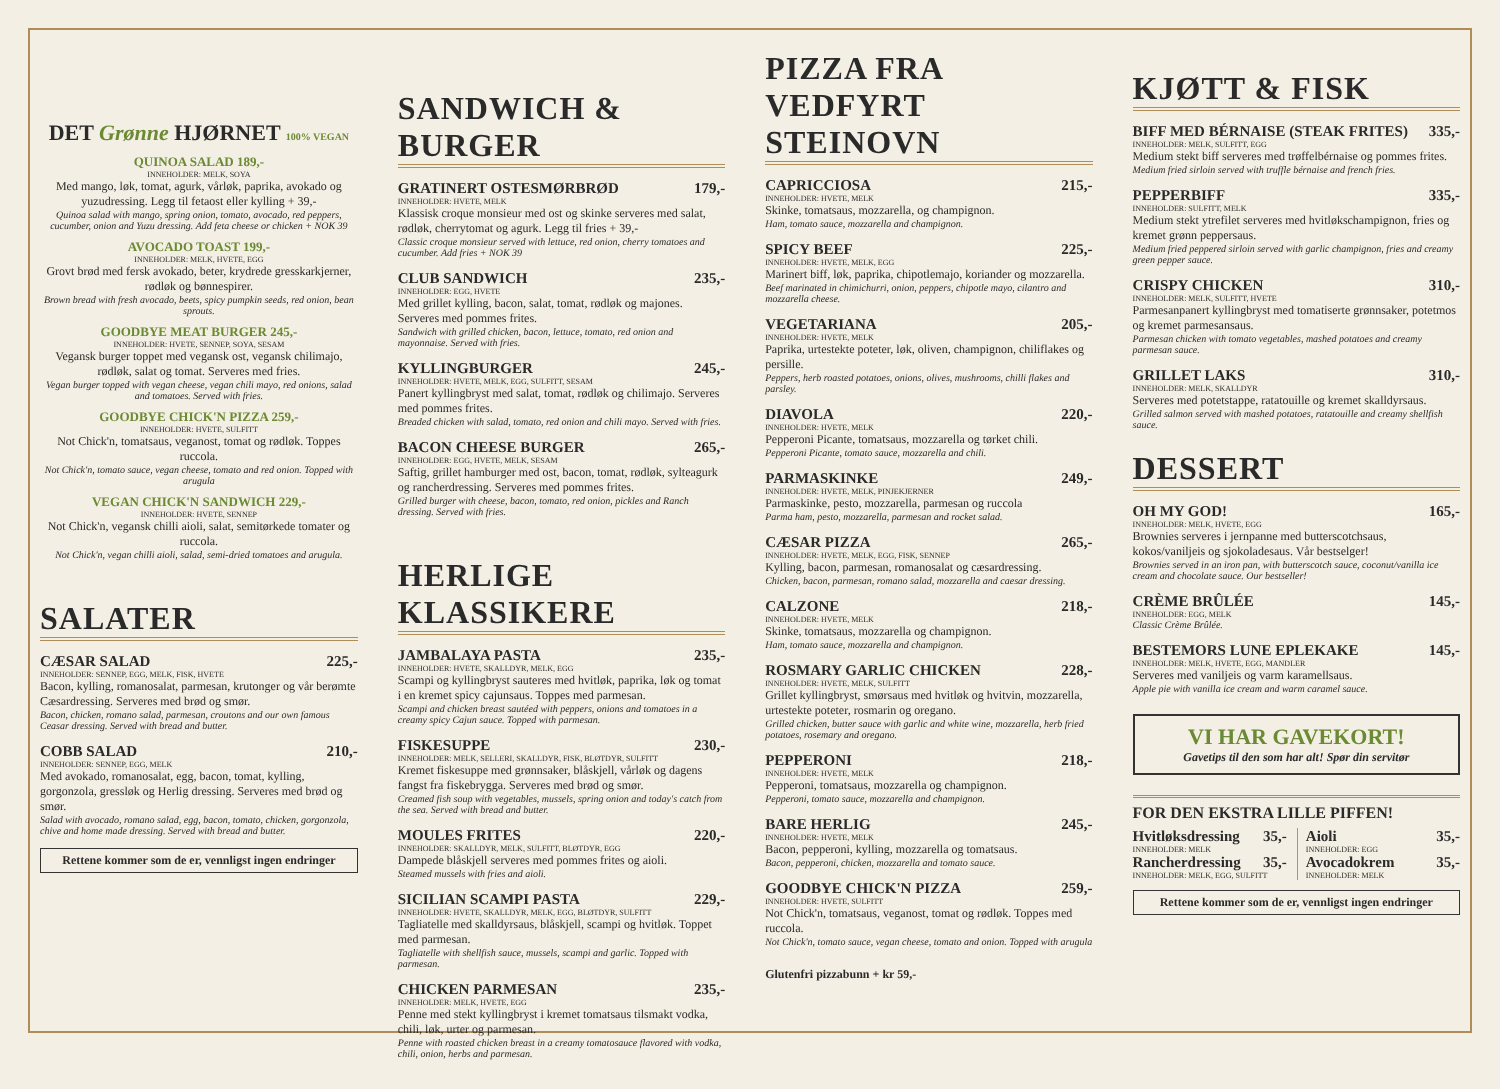DET Grønne HJØRNET 100% VEGAN
QUINOA SALAD 189,-
INNEHOLDER: MELK, SOYA
Med mango, løk, tomat, agurk, vårløk, paprika, avokado og yuzudressing. Legg til fetaost eller kylling + 39,-
Quinoa salad with mango, spring onion, tomato, avocado, red peppers, cucumber, onion and Yuzu dressing. Add feta cheese or chicken + NOK 39
AVOCADO TOAST 199,-
INNEHOLDER: MELK, HVETE, EGG
Grovt brød med fersk avokado, beter, krydrede gresskarkjerner, rødløk og bønnespirer.
Brown bread with fresh avocado, beets, spicy pumpkin seeds, red onion, bean sprouts.
GOODBYE MEAT BURGER 245,-
INNEHOLDER: HVETE, SENNEP, SOYA, SESAM
Vegansk burger toppet med vegansk ost, vegansk chilimajo, rødløk, salat og tomat. Serveres med fries.
Vegan burger topped with vegan cheese, vegan chili mayo, red onions, salad and tomatoes. Served with fries.
GOODBYE CHICK'N PIZZA 259,-
INNEHOLDER: HVETE, SULFITT
Not Chick'n, tomatsaus, veganost, tomat og rødløk. Toppes ruccola.
Not Chick'n, tomato sauce, vegan cheese, tomato and red onion. Topped with arugula
VEGAN CHICK'N SANDWICH 229,-
INNEHOLDER: HVETE, SENNEP
Not Chick'n, vegansk chilli aioli, salat, semitørkede tomater og ruccola.
Not Chick'n, vegan chilli aioli, salad, semi-dried tomatoes and arugula.
SALATER
CÆSAR SALAD 225,-
INNEHOLDER: SENNEP, EGG, MELK, FISK, HVETE
Bacon, kylling, romanosalat, parmesan, krutonger og vår berømte Cæsardressing. Serveres med brød og smør.
Bacon, chicken, romano salad, parmesan, croutons and our own famous Ceasar dressing. Served with bread and butter.
COBB SALAD 210,-
INNEHOLDER: SENNEP, EGG, MELK
Med avokado, romanosalat, egg, bacon, tomat, kylling, gorgonzola, gressløk og Herlig dressing. Serveres med brød og smør.
Salad with avocado, romano salad, egg, bacon, tomato, chicken, gorgonzola, chive and home made dressing. Served with bread and butter.
Rettene kommer som de er, vennligst ingen endringer
SANDWICH & BURGER
GRATINERT OSTESMØRBRØD 179,-
INNEHOLDER: HVETE, MELK
Klassisk croque monsieur med ost og skinke serveres med salat, rødløk, cherrytomat og agurk. Legg til fries + 39,-
Classic croque monsieur served with lettuce, red onion, cherry tomatoes and cucumber. Add fries + NOK 39
CLUB SANDWICH 235,-
INNEHOLDER: EGG, HVETE
Med grillet kylling, bacon, salat, tomat, rødløk og majones. Serveres med pommes frites.
Sandwich with grilled chicken, bacon, lettuce, tomato, red onion and mayonnaise. Served with fries.
KYLLINGBURGER 245,-
INNEHOLDER: HVETE, MELK, EGG, SULFITT, SESAM
Panert kyllingbryst med salat, tomat, rødløk og chilimajo. Serveres med pommes frites.
Breaded chicken with salad, tomato, red onion and chili mayo. Served with fries.
BACON CHEESE BURGER 265,-
INNEHOLDER: EGG, HVETE, MELK, SESAM
Saftig, grillet hamburger med ost, bacon, tomat, rødløk, sylteagurk og rancherdressing. Serveres med pommes frites.
Grilled burger with cheese, bacon, tomato, red onion, pickles and Ranch dressing. Served with fries.
HERLIGE KLASSIKERE
JAMBALAYA PASTA 235,-
INNEHOLDER: HVETE, SKALLDYR, MELK, EGG
Scampi og kyllingbryst sauteres med hvitløk, paprika, løk og tomat i en kremet spicy cajunsaus. Toppes med parmesan.
Scampi and chicken breast sautéed with peppers, onions and tomatoes in a creamy spicy Cajun sauce. Topped with parmesan.
FISKESUPPE 230,-
INNEHOLDER: MELK, SELLERI, SKALLDYR, FISK, BLØTDYR, SULFITT
Kremet fiskesuppe med grønnsaker, blåskjell, vårløk og dagens fangst fra fiskebrygga. Serveres med brød og smør.
Creamed fish soup with vegetables, mussels, spring onion and today's catch from the sea. Served with bread and butter.
MOULES FRITES 220,-
INNEHOLDER: SKALLDYR, MELK, SULFITT, BLØTDYR, EGG
Dampede blåskjell serveres med pommes frites og aioli.
Steamed mussels with fries and aioli.
SICILIAN SCAMPI PASTA 229,-
INNEHOLDER: HVETE, SKALLDYR, MELK, EGG, BLØTDYR, SULFITT
Tagliatelle med skalldyrsaus, blåskjell, scampi og hvitløk. Toppet med parmesan.
Tagliatelle with shellfish sauce, mussels, scampi and garlic. Topped with parmesan.
CHICKEN PARMESAN 235,-
INNEHOLDER: MELK, HVETE, EGG
Penne med stekt kyllingbryst i kremet tomatsaus tilsmakt vodka, chili, løk, urter og parmesan.
Penne with roasted chicken breast in a creamy tomatosauce flavored with vodka, chili, onion, herbs and parmesan.
PIZZA FRA VEDFYRT STEINOVN
CAPRICCIOSA 215,-
INNEHOLDER: HVETE, MELK
Skinke, tomatsaus, mozzarella, og champignon.
Ham, tomato sauce, mozzarella and champignon.
SPICY BEEF 225,-
INNEHOLDER: HVETE, MELK, EGG
Marinert biff, løk, paprika, chipotlemajo, koriander og mozzarella.
Beef marinated in chimichurri, onion, peppers, chipotle mayo, cilantro and mozzarella cheese.
VEGETARIANA 205,-
INNEHOLDER: HVETE, MELK
Paprika, urtestekte poteter, løk, oliven, champignon, chiliflakes og persille.
Peppers, herb roasted potatoes, onions, olives, mushrooms, chilli flakes and parsley.
DIAVOLA 220,-
INNEHOLDER: HVETE, MELK
Pepperoni Picante, tomatsaus, mozzarella og tørket chili.
Pepperoni Picante, tomato sauce, mozzarella and chili.
PARMASKINKE 249,-
INNEHOLDER: HVETE, MELK, PINJEKJERNER
Parmaskinke, pesto, mozzarella, parmesan og ruccola
Parma ham, pesto, mozzarella, parmesan and rocket salad.
CÆSAR PIZZA 265,-
INNEHOLDER: HVETE, MELK, EGG, FISK, SENNEP
Kylling, bacon, parmesan, romanosalat og cæsardressing.
Chicken, bacon, parmesan, romano salad, mozzarella and caesar dressing.
CALZONE 218,-
INNEHOLDER: HVETE, MELK
Skinke, tomatsaus, mozzarella og champignon.
Ham, tomato sauce, mozzarella and champignon.
ROSMARY GARLIC CHICKEN 228,-
INNEHOLDER: HVETE, MELK, SULFITT
Grillet kyllingbryst, smørsaus med hvitløk og hvitvin, mozzarella, urtestekte poteter, rosmarin og oregano.
Grilled chicken, butter sauce with garlic and white wine, mozzarella, herb fried potatoes, rosemary and oregano.
PEPPERONI 218,-
INNEHOLDER: HVETE, MELK
Pepperoni, tomatsaus, mozzarella og champignon.
Pepperoni, tomato sauce, mozzarella and champignon.
BARE HERLIG 245,-
INNEHOLDER: HVETE, MELK
Bacon, pepperoni, kylling, mozzarella og tomatsaus.
Bacon, pepperoni, chicken, mozzarella and tomato sauce.
GOODBYE CHICK'N PIZZA 259,-
INNEHOLDER: HVETE, SULFITT
Not Chick'n, tomatsaus, veganost, tomat og rødløk. Toppes med ruccola.
Not Chick'n, tomato sauce, vegan cheese, tomato and onion. Topped with arugula
Glutenfri pizzabunn + kr 59,-
KJØTT & FISK
BIFF MED BÉRNAISE (STEAK FRITES) 335,-
INNEHOLDER: MELK, SULFITT, EGG
Medium stekt biff serveres med trøffelbérnaise og pommes frites.
Medium fried sirloin served with truffle bérnaise and french fries.
PEPPERBIFF 335,-
INNEHOLDER: SULFITT, MELK
Medium stekt ytrefilet serveres med hvitløkschampignon, fries og kremet grønn peppersaus.
Medium fried peppered sirloin served with garlic champignon, fries and creamy green pepper sauce.
CRISPY CHICKEN 310,-
INNEHOLDER: MELK, SULFITT, HVETE
Parmesanpanert kyllingbryst med tomatiserte grønnsaker, potetmos og kremet parmesansaus.
Parmesan chicken with tomato vegetables, mashed potatoes and creamy parmesan sauce.
GRILLET LAKS 310,-
INNEHOLDER: MELK, SKALLDYR
Serveres med potetstappe, ratatouille og kremet skalldyrsaus.
Grilled salmon served with mashed potatoes, ratatouille and creamy shellfish sauce.
DESSERT
OH MY GOD! 165,-
INNEHOLDER: MELK, HVETE, EGG
Brownies serveres i jernpanne med butterscotchsaus, kokos/vaniljeis og sjokoladesaus. Vår bestselger!
Brownies served in an iron pan, with butterscotch sauce, coconut/vanilla ice cream and chocolate sauce. Our bestseller!
CRÈME BRÛLÉE 145,-
INNEHOLDER: EGG, MELK
Classic Crème Brûlée.
BESTEMORS LUNE EPLEKAKE 145,-
INNEHOLDER: MELK, HVETE, EGG, MANDLER
Serveres med vaniljeis og varm karamellsaus.
Apple pie with vanilla ice cream and warm caramel sauce.
VI HAR GAVEKORT!
Gavetips til den som har alt! Spør din servitør
FOR DEN EKSTRA LILLE PIFFEN!
Hvitløksdressing 35,-
INNEHOLDER: MELK
Rancherdressing 35,-
INNEHOLDER: MELK, EGG, SULFITT
Aioli 35,-
INNEHOLDER: EGG
Avocadokrem 35,-
INNEHOLDER: MELK
Rettene kommer som de er, vennligst ingen endringer